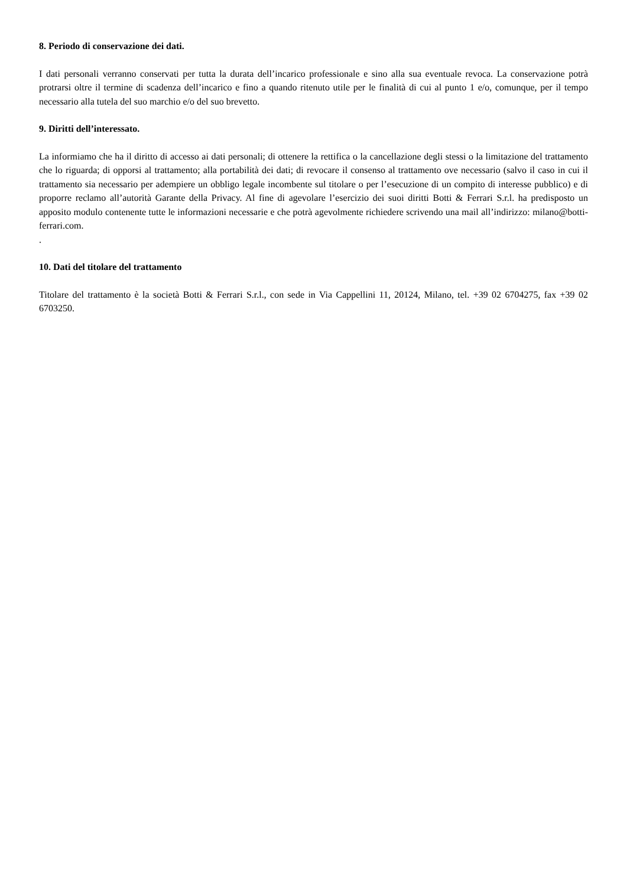8. Periodo di conservazione dei dati.
I dati personali verranno conservati per tutta la durata dell’incarico professionale e sino alla sua eventuale revoca. La conservazione potrà protrarsi oltre il termine di scadenza dell’incarico e fino a quando ritenuto utile per le finalità di cui al punto 1 e/o, comunque, per il tempo necessario alla tutela del suo marchio e/o del suo brevetto.
9. Diritti dell’interessato.
La informiamo che ha il diritto di accesso ai dati personali; di ottenere la rettifica o la cancellazione degli stessi o la limitazione del trattamento che lo riguarda; di opporsi al trattamento; alla portabilità dei dati; di revocare il consenso al trattamento ove necessario (salvo il caso in cui il trattamento sia necessario per adempiere un obbligo legale incombente sul titolare o per l’esecuzione di un compito di interesse pubblico) e di proporre reclamo all’autorità Garante della Privacy. Al fine di agevolare l’esercizio dei suoi diritti Botti & Ferrari S.r.l. ha predisposto un apposito modulo contenente tutte le informazioni necessarie e che potrà agevolmente richiedere scrivendo una mail all’indirizzo: milano@botti-ferrari.com.
.
10. Dati del titolare del trattamento
Titolare del trattamento è la società Botti & Ferrari S.r.l., con sede in Via Cappellini 11, 20124, Milano, tel. +39 02 6704275, fax +39 02 6703250.